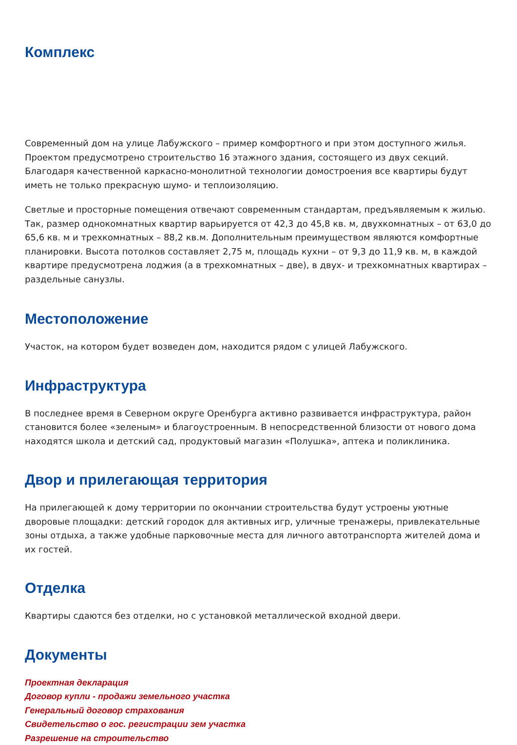Комплекс
Современный дом на улице Лабужского – пример комфортного и при этом доступного жилья. Проектом предусмотрено строительство 16 этажного здания, состоящего из двух секций. Благодаря качественной каркасно-монолитной технологии домостроения все квартиры будут иметь не только прекрасную шумо- и теплоизоляцию.
Светлые и просторные помещения отвечают современным стандартам, предъявляемым к жилью. Так, размер однокомнатных квартир варьируется от 42,3 до 45,8 кв. м, двухкомнатных – от 63,0 до 65,6 кв. м и трехкомнатных – 88,2 кв.м. Дополнительным преимуществом являются комфортные планировки. Высота потолков составляет 2,75 м, площадь кухни – от 9,3 до 11,9 кв. м, в каждой квартире предусмотрена лоджия (а в трехкомнатных – две), в двух- и трехкомнатных квартирах – раздельные санузлы.
Местоположение
Участок, на котором будет возведен дом, находится рядом с улицей Лабужского.
Инфраструктура
В последнее время в Северном округе Оренбурга активно развивается инфраструктура, район становится более «зеленым» и благоустроенным. В непосредственной близости от нового дома находятся школа и детский сад, продуктовый магазин «Полушка», аптека и поликлиника.
Двор и прилегающая территория
На прилегающей к дому территории по окончании строительства будут устроены уютные дворовые площадки: детский городок для активных игр, уличные тренажеры, привлекательные зоны отдыха, а также удобные парковочные места для личного автотранспорта жителей дома и их гостей.
Отделка
Квартиры сдаются без отделки, но с установкой металлической входной двери.
Документы
Проектная декларация
Договор купли - продажи земельного участка
Генеральный договор страхования
Свидетельство о гос. регистрации зем участка
Разрешение на строительство